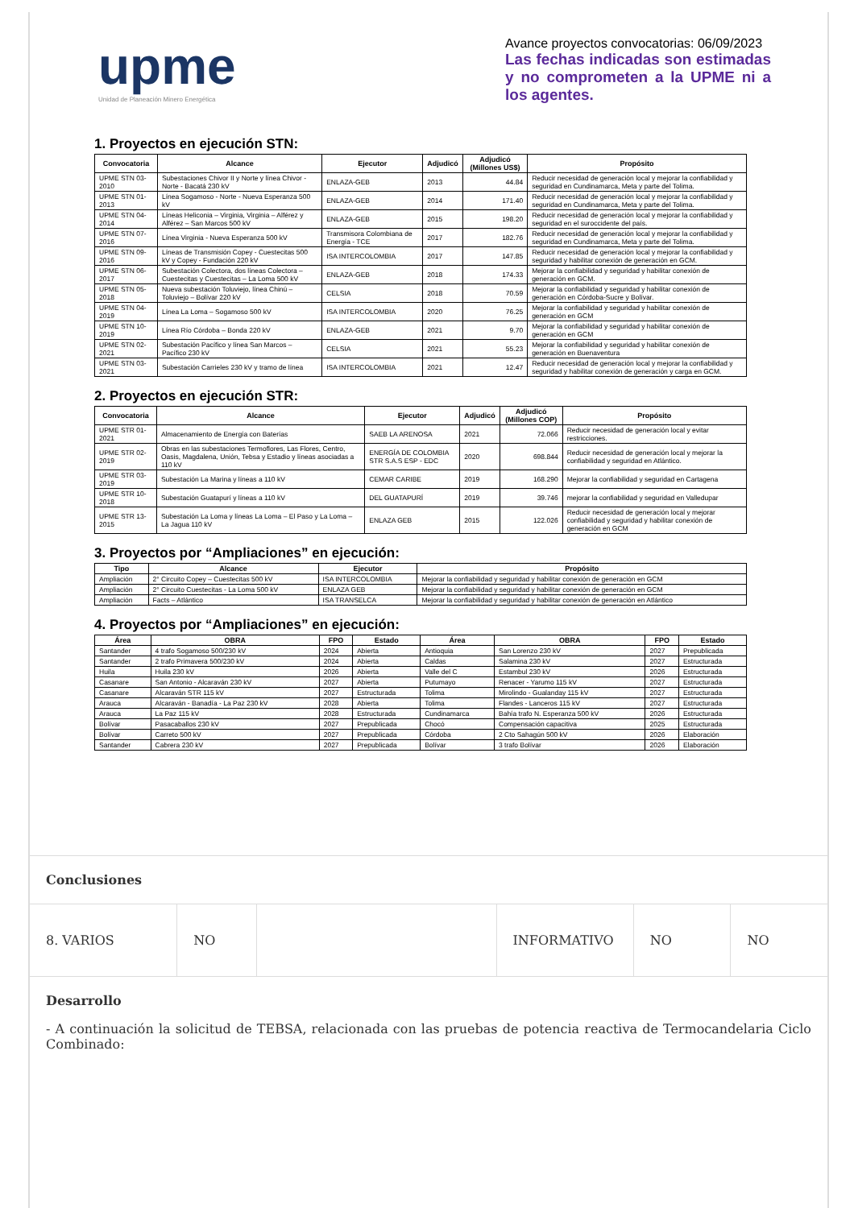upme
Unidad de Planeación Minero Energética
Avance proyectos convocatorias: 06/09/2023
Las fechas indicadas son estimadas y no comprometen a la UPME ni a los agentes.
1. Proyectos en ejecución STN:
| Convocatoria | Alcance | Ejecutor | Adjudicó | Adjudicó (Millones US$) | Propósito |
| --- | --- | --- | --- | --- | --- |
| UPME STN 03-2010 | Subestaciones Chivor II y Norte y línea Chivor - Norte - Bacatá 230 kV | ENLAZA-GEB | 2013 | 44.84 | Reducir necesidad de generación local y mejorar la confiabilidad y seguridad en Cundinamarca, Meta y parte del Tolima. |
| UPME STN 01-2013 | Línea Sogamoso - Norte - Nueva Esperanza 500 kV | ENLAZA-GEB | 2014 | 171.40 | Reducir necesidad de generación local y mejorar la confiabilidad y seguridad en Cundinamarca, Meta y parte del Tolima. |
| UPME STN 04-2014 | Líneas Heliconia – Virginia, Virginia – Alférez y Alférez – San Marcos 500 kV | ENLAZA-GEB | 2015 | 198.20 | Reducir necesidad de generación local y mejorar la confiabilidad y seguridad en el suroccidente del país. |
| UPME STN 07-2016 | Línea Virginia - Nueva Esperanza 500 kV | Transmisora Colombiana de Energía - TCE | 2017 | 182.76 | Reducir necesidad de generación local y mejorar la confiabilidad y seguridad en Cundinamarca, Meta y parte del Tolima. |
| UPME STN 09-2016 | Líneas de Transmisión Copey - Cuestecitas 500 kV y Copey - Fundación 220 kV | ISA INTERCOLOMBIA | 2017 | 147.85 | Reducir necesidad de generación local y mejorar la confiabilidad y seguridad y habilitar conexión de generación en GCM. |
| UPME STN 06-2017 | Subestación Colectora, dos líneas Colectora – Cuestecitas y Cuestecitas – La Loma 500 kV | ENLAZA-GEB | 2018 | 174.33 | Mejorar la confiabilidad y seguridad y habilitar conexión de generación en GCM. |
| UPME STN 05-2018 | Nueva subestación Toluviejo, línea Chinú – Toluviejo – Bolívar 220 kV | CELSIA | 2018 | 70.59 | Mejorar la confiabilidad y seguridad y habilitar conexión de generación en Córdoba-Sucre y Bolívar. |
| UPME STN 04-2019 | Línea La Loma – Sogamoso 500 kV | ISA INTERCOLOMBIA | 2020 | 76.25 | Mejorar la confiabilidad y seguridad y habilitar conexión de generación en GCM |
| UPME STN 10-2019 | Línea Río Córdoba – Bonda 220 kV | ENLAZA-GEB | 2021 | 9.70 | Mejorar la confiabilidad y seguridad y habilitar conexión de generación en GCM |
| UPME STN 02-2021 | Subestación Pacífico y línea San Marcos – Pacífico 230 kV | CELSIA | 2021 | 55.23 | Mejorar la confiabilidad y seguridad y habilitar conexión de generación en Buenaventura |
| UPME STN 03-2021 | Subestación Carrieles 230 kV y tramo de línea | ISA INTERCOLOMBIA | 2021 | 12.47 | Reducir necesidad de generación local y mejorar la confiabilidad y seguridad y habilitar conexión de generación y carga en GCM. |
2. Proyectos en ejecución STR:
| Convocatoria | Alcance | Ejecutor | Adjudicó | Adjudicó (Millones COP) | Propósito |
| --- | --- | --- | --- | --- | --- |
| UPME STR 01-2021 | Almacenamiento de Energía con Baterías | SAEB LA ARENOSA | 2021 | 72.066 | Reducir necesidad de generación local y evitar restricciones. |
| UPME STR 02-2019 | Obras en las subestaciones Termoflores, Las Flores, Centro, Oasis, Magdalena, Unión, Tebsa y Estadio y líneas asociadas a 110 kV | ENERGÍA DE COLOMBIA STR S.A.S ESP - EDC | 2020 | 698.844 | Reducir necesidad de generación local y mejorar la confiabilidad y seguridad en Atlántico. |
| UPME STR 03-2019 | Subestación La Marina y líneas a 110 kV | CEMAR CARIBE | 2019 | 168.290 | Mejorar la confiabilidad y seguridad en Cartagena |
| UPME STR 10-2018 | Subestación Guatapurí y líneas a 110 kV | DEL GUATAPURÍ | 2019 | 39.746 | mejorar la confiabilidad y seguridad en Valledupar |
| UPME STR 13-2015 | Subestación La Loma y líneas La Loma – El Paso y La Loma – La Jagua 110 kV | ENLAZA GEB | 2015 | 122.026 | Reducir necesidad de generación local y mejorar confiabilidad y seguridad y habilitar conexión de generación en GCM |
3. Proyectos por “Ampliaciones” en ejecución:
| Tipo | Alcance | Ejecutor | Propósito |
| --- | --- | --- | --- |
| Ampliación | 2° Circuito Copey – Cuestecitas 500 kV | ISA INTERCOLOMBIA | Mejorar la confiabilidad y seguridad y habilitar conexión de generación en GCM |
| Ampliación | 2° Circuito Cuestecitas - La Loma 500 kV | ENLAZA GEB | Mejorar la confiabilidad y seguridad y habilitar conexión de generación en GCM |
| Ampliación | Facts – Atlántico | ISA TRANSELCA | Mejorar la confiabilidad y seguridad y habilitar conexión de generación en Atlántico |
4. Proyectos por “Ampliaciones” en ejecución:
| Área | OBRA | FPO | Estado | Área | OBRA | FPO | Estado |
| --- | --- | --- | --- | --- | --- | --- | --- |
| Santander | 4 trafo Sogamoso 500/230 kV | 2024 | Abierta | Antioquia | San Lorenzo 230 kV | 2027 | Prepublicada |
| Santander | 2 trafo Primavera 500/230 kV | 2024 | Abierta | Caldas | Salamina 230 kV | 2027 | Estructurada |
| Huila | Huila 230 kV | 2026 | Abierta | Valle del C | Estambul 230 kV | 2026 | Estructurada |
| Casanare | San Antonio - Alcaraván 230 kV | 2027 | Abierta | Putumayo | Renacer - Yarumo 115 kV | 2027 | Estructurada |
| Casanare | Alcaraván STR 115 kV | 2027 | Estructurada | Tolima | Mirolindo - Gualanday 115 kV | 2027 | Estructurada |
| Arauca | Alcaraván - Banadía - La Paz 230 kV | 2028 | Abierta | Tolima | Flandes - Lanceros 115 kV | 2027 | Estructurada |
| Arauca | La Paz 115 kV | 2028 | Estructurada | Cundinamarca | Bahía trafo N. Esperanza 500 kV | 2026 | Estructurada |
| Bolívar | Pasacaballos 230 kV | 2027 | Prepublicada | Chocó | Compensación capacitiva | 2025 | Estructurada |
| Bolívar | Carreto 500 kV | 2027 | Prepublicada | Córdoba | 2 Cto Sahagún 500 kV | 2026 | Elaboración |
| Santander | Cabrera 230 kV | 2027 | Prepublicada | Bolívar | 3 trafo Bolívar | 2026 | Elaboración |
Conclusiones
8. VARIOS NO INFORMATIVO NO NO
Desarrollo
- A continuación la solicitud de TEBSA, relacionada con las pruebas de potencia reactiva de Termocandelaria Ciclo Combinado: